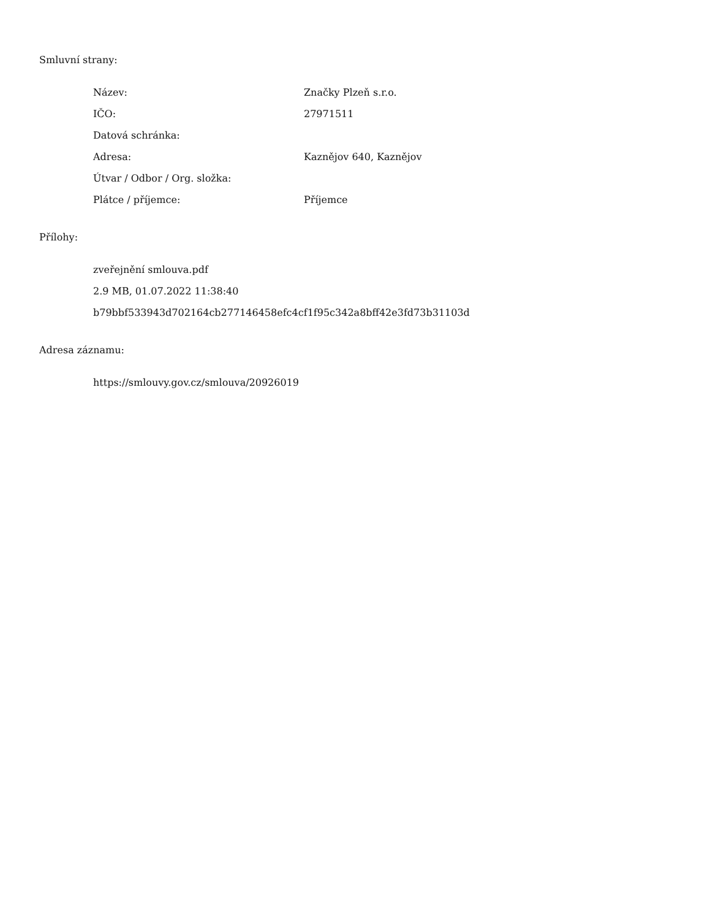Smluvní strany:
| Název: | Značky Plzeň s.r.o. |
| IČO: | 27971511 |
| Datová schránka: | |
| Adresa: | Kaznějov 640, Kaznějov |
| Útvar / Odbor / Org. složka: | |
| Plátce / příjemce: | Příjemce |
Přílohy:
zveřejnění smlouva.pdf
2.9 MB, 01.07.2022 11:38:40
b79bbf533943d702164cb277146458efc4cf1f95c342a8bff42e3fd73b31103d
Adresa záznamu:
https://smlouvy.gov.cz/smlouva/20926019